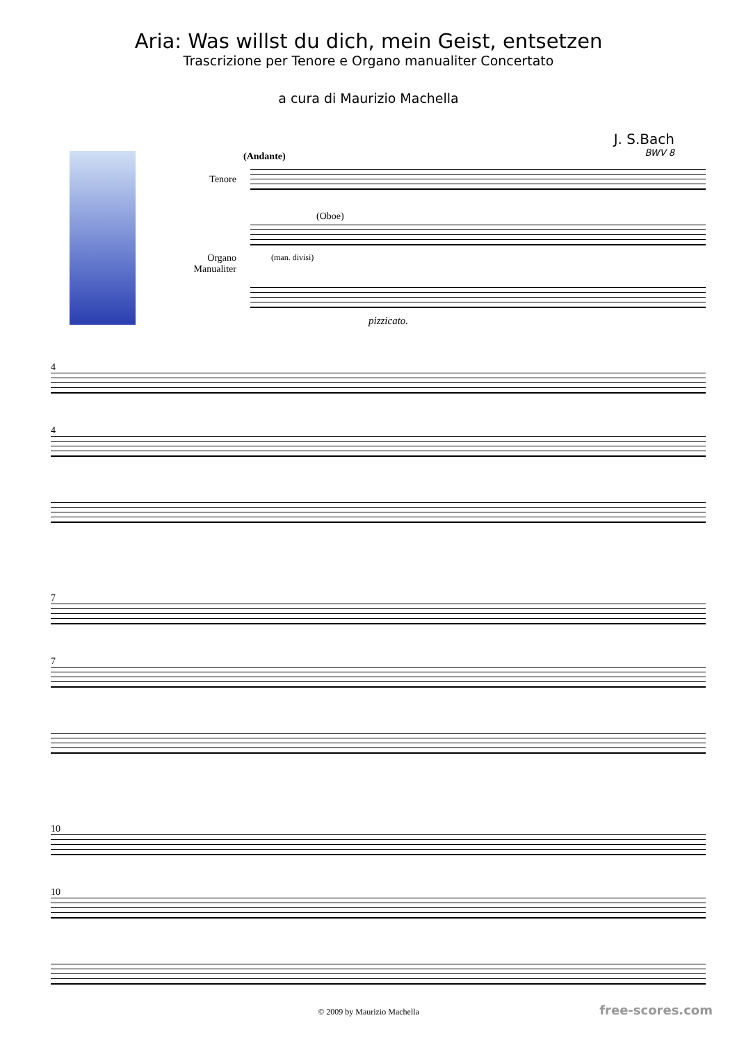Aria: Was willst du dich, mein Geist, entsetzen
Trascrizione per Tenore e Organo manualiter Concertato
a cura di Maurizio Machella
J. S.Bach
BWV 8
(Andante)
Tenore
(Oboe)
Organo Manualiter
(man. divisi)
pizzicato.
4
4
7
7
10
10
© 2009 by Maurizio Machella free-scores.com